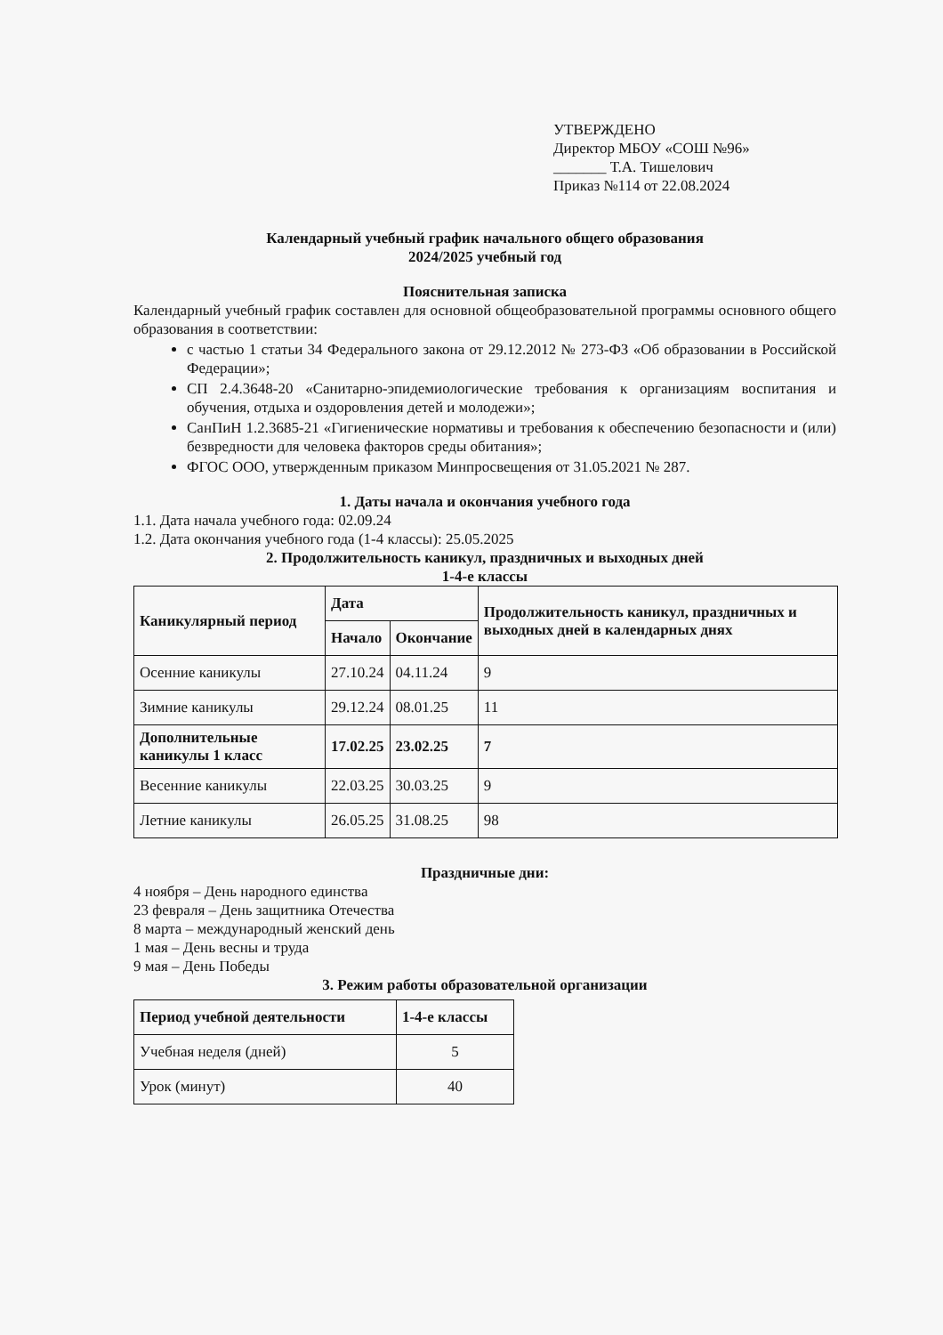УТВЕРЖДЕНО
Директор МБОУ «СОШ №96»
_______ Т.А. Тишелович
Приказ №114 от 22.08.2024
Календарный учебный график начального общего образования
2024/2025 учебный год
Пояснительная записка
Календарный учебный график составлен для основной общеобразовательной программы основного общего образования в соответствии:
с частью 1 статьи 34 Федерального закона от 29.12.2012 № 273-ФЗ «Об образовании в Российской Федерации»;
СП 2.4.3648-20 «Санитарно-эпидемиологические требования к организациям воспитания и обучения, отдыха и оздоровления детей и молодежи»;
СанПиН 1.2.3685-21 «Гигиенические нормативы и требования к обеспечению безопасности и (или) безвредности для человека факторов среды обитания»;
ФГОС ООО, утвержденным приказом Минпросвещения от 31.05.2021 № 287.
1. Даты начала и окончания учебного года
1.1. Дата начала учебного года: 02.09.24
1.2. Дата окончания учебного года (1-4 классы): 25.05.2025
2. Продолжительность каникул, праздничных и выходных дней
1-4-е классы
| Каникулярный период | Дата | | Продолжительность каникул, праздничных и выходных дней в календарных днях |
| --- | --- | --- | --- |
| | Начало | Окончание | |
| Осенние каникулы | 27.10.24 | 04.11.24 | 9 |
| Зимние каникулы | 29.12.24 | 08.01.25 | 11 |
| Дополнительные каникулы 1 класс | 17.02.25 | 23.02.25 | 7 |
| Весенние каникулы | 22.03.25 | 30.03.25 | 9 |
| Летние каникулы | 26.05.25 | 31.08.25 | 98 |
Праздничные дни:
4 ноября – День народного единства
23 февраля – День защитника Отечества
8 марта – международный женский день
1 мая – День весны и труда
9 мая – День Победы
3. Режим работы образовательной организации
| Период учебной деятельности | 1-4-е классы |
| --- | --- |
| Учебная неделя (дней) | 5 |
| Урок (минут) | 40 |